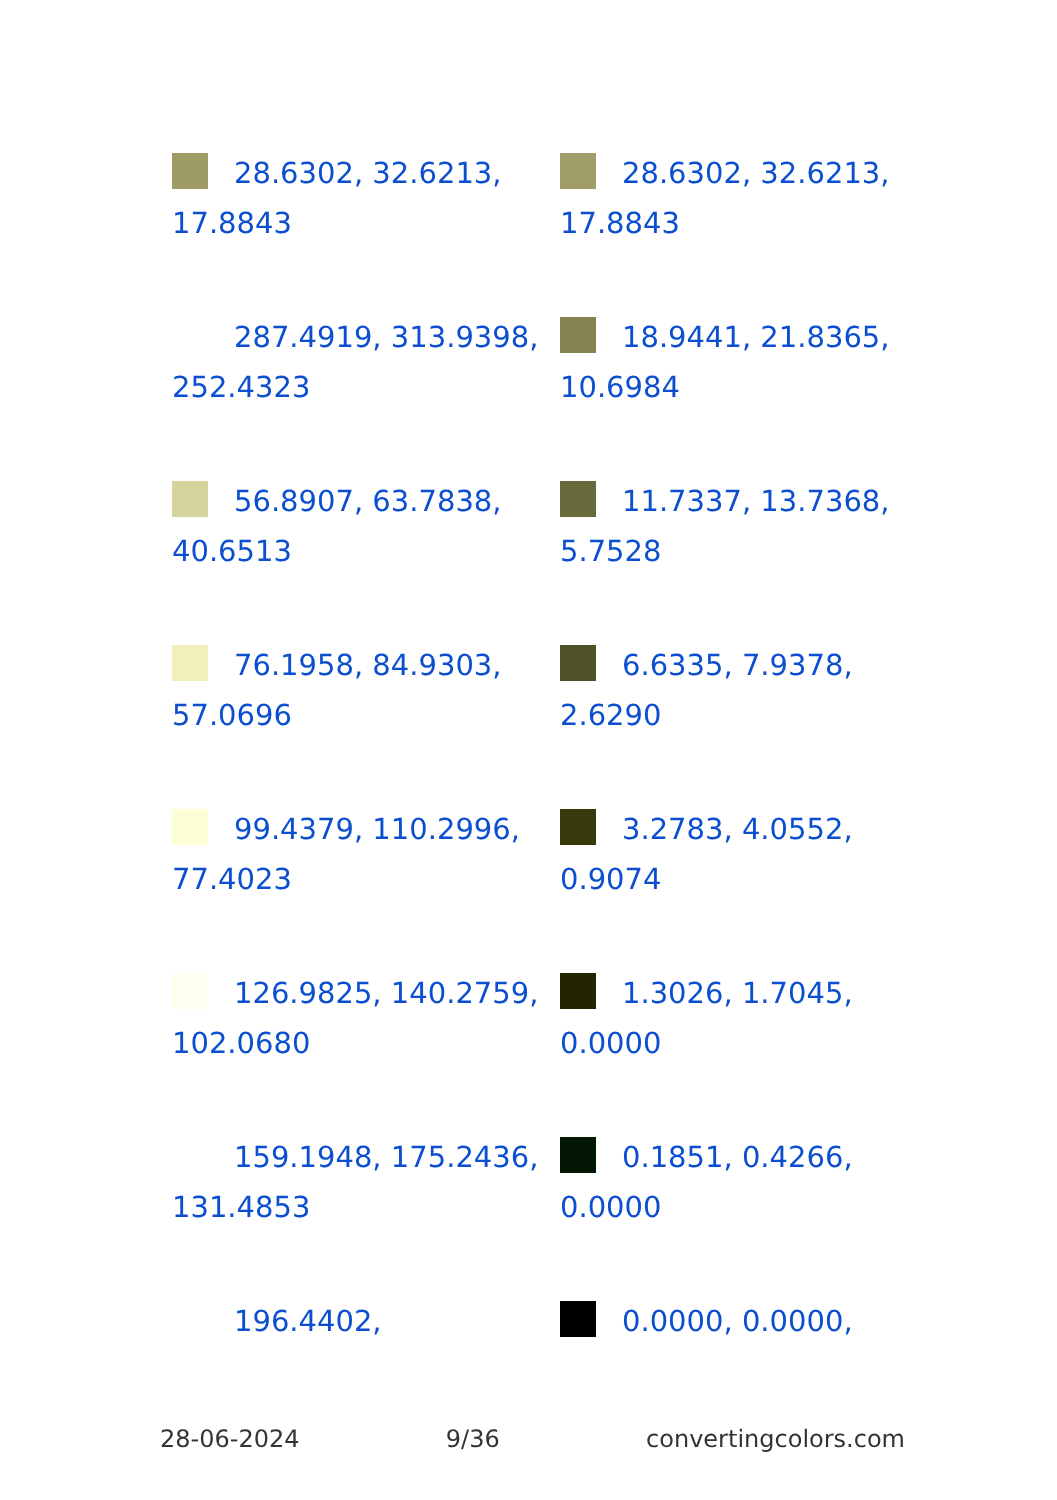28.6302, 32.6213, 17.8843
28.6302, 32.6213, 17.8843
287.4919, 313.9398, 252.4323
18.9441, 21.8365, 10.6984
56.8907, 63.7838, 40.6513
11.7337, 13.7368, 5.7528
76.1958, 84.9303, 57.0696
6.6335, 7.9378, 2.6290
99.4379, 110.2996, 77.4023
3.2783, 4.0552, 0.9074
126.9825, 140.2759, 102.0680
1.3026, 1.7045, 0.0000
159.1948, 175.2436, 131.4853
0.1851, 0.4266, 0.0000
196.4402,
0.0000, 0.0000,
28-06-2024 9/36 convertingcolors.com